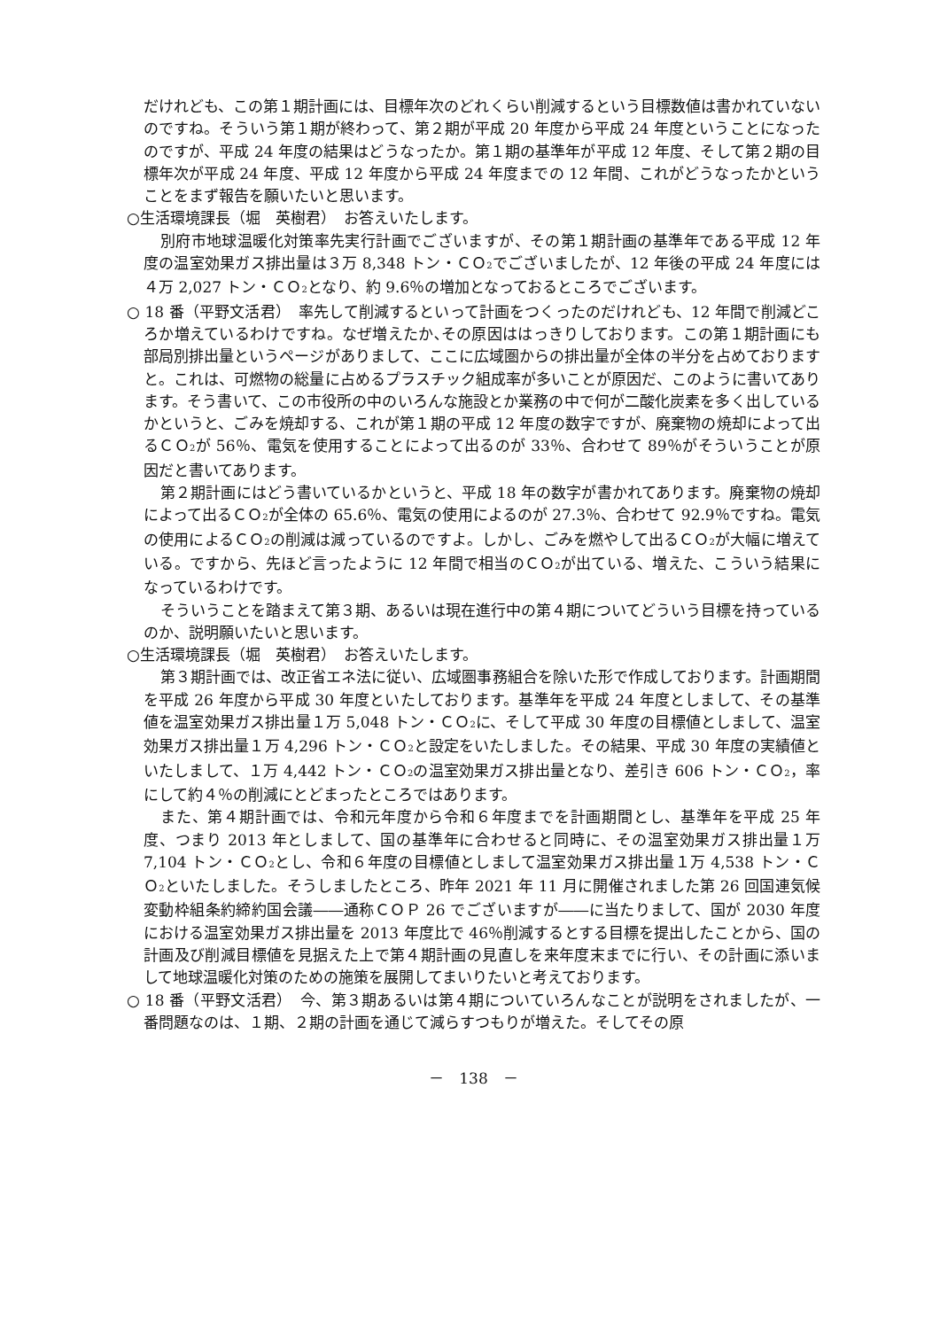だけれども、この第１期計画には、目標年次のどれくらい削減するという目標数値は書かれていないのですね。そういう第１期が終わって、第２期が平成 20 年度から平成 24 年度ということになったのですが、平成 24 年度の結果はどうなったか。第１期の基準年が平成 12 年度、そして第２期の目標年次が平成 24 年度、平成 12 年度から平成 24 年度までの 12 年間、これがどうなったかということをまず報告を願いたいと思います。
○生活環境課長（堀　英樹君）　お答えいたします。
別府市地球温暖化対策率先実行計画でございますが、その第１期計画の基準年である平成 12 年度の温室効果ガス排出量は３万 8,348 トン・ＣＯ<sub>2</sub>でございましたが、12 年後の平成 24 年度には４万 2,027 トン・ＣＯ<sub>2</sub>となり、約 9.6％の増加となっておるところでございます。
○ 18 番（平野文活君）　率先して削減するといって計画をつくったのだけれども、12 年間で削減どころか増えているわけですね。なぜ増えたか､その原因ははっきりしております。この第１期計画にも部局別排出量というページがありまして、ここに広域圏からの排出量が全体の半分を占めておりますと。これは、可燃物の総量に占めるプラスチック組成率が多いことが原因だ、このように書いてあります。そう書いて、この市役所の中のいろんな施設とか業務の中で何が二酸化炭素を多く出しているかというと、ごみを焼却する、これが第１期の平成 12 年度の数字ですが、廃棄物の焼却によって出るＣＯ<sub>2</sub>が 56％、電気を使用することによって出るのが 33％、合わせて 89％がそういうことが原因だと書いてあります。
第２期計画にはどう書いているかというと、平成 18 年の数字が書かれてあります。廃棄物の焼却によって出るＣＯ<sub>2</sub>が全体の 65.6％、電気の使用によるのが 27.3％、合わせて 92.9％ですね。電気の使用によるＣＯ<sub>2</sub>の削減は減っているのですよ。しかし、ごみを燃やして出るＣＯ<sub>2</sub>が大幅に増えている。ですから、先ほど言ったように 12 年間で相当のＣＯ<sub>2</sub>が出ている、増えた、こういう結果になっているわけです。
そういうことを踏まえて第３期、あるいは現在進行中の第４期についてどういう目標を持っているのか、説明願いたいと思います。
○生活環境課長（堀　英樹君）　お答えいたします。
第３期計画では、改正省エネ法に従い、広域圏事務組合を除いた形で作成しております。計画期間を平成 26 年度から平成 30 年度といたしております。基準年を平成 24 年度としまして、その基準値を温室効果ガス排出量１万 5,048 トン・ＣＯ<sub>2</sub>に、そして平成 30 年度の目標値としまして、温室効果ガス排出量１万 4,296 トン・ＣＯ<sub>2</sub>と設定をいたしました。その結果、平成 30 年度の実績値といたしまして、１万 4,442 トン・ＣＯ<sub>2</sub>の温室効果ガス排出量となり、差引き 606 トン・ＣＯ<sub>2</sub>，率にして約４％の削減にとどまったところではあります。
また、第４期計画では、令和元年度から令和６年度までを計画期間とし、基準年を平成 25 年度、つまり 2013 年としまして、国の基準年に合わせると同時に、その温室効果ガス排出量１万 7,104 トン・ＣＯ<sub>2</sub>とし、令和６年度の目標値としまして温室効果ガス排出量１万 4,538 トン・ＣＯ<sub>2</sub>といたしました。そうしましたところ、昨年 2021 年 11 月に開催されました第 26 回国連気候変動枠組条約締約国会議――通称ＣＯＰ 26 でございますが――に当たりまして、国が 2030 年度における温室効果ガス排出量を 2013 年度比で 46％削減するとする目標を提出したことから、国の計画及び削減目標値を見据えた上で第４期計画の見直しを来年度末までに行い、その計画に添いまして地球温暖化対策のための施策を展開してまいりたいと考えております。
○ 18 番（平野文活君）　今、第３期あるいは第４期についていろんなことが説明をされましたが、一番問題なのは、１期、２期の計画を通じて減らすつもりが増えた。そしてその原
－　138　－